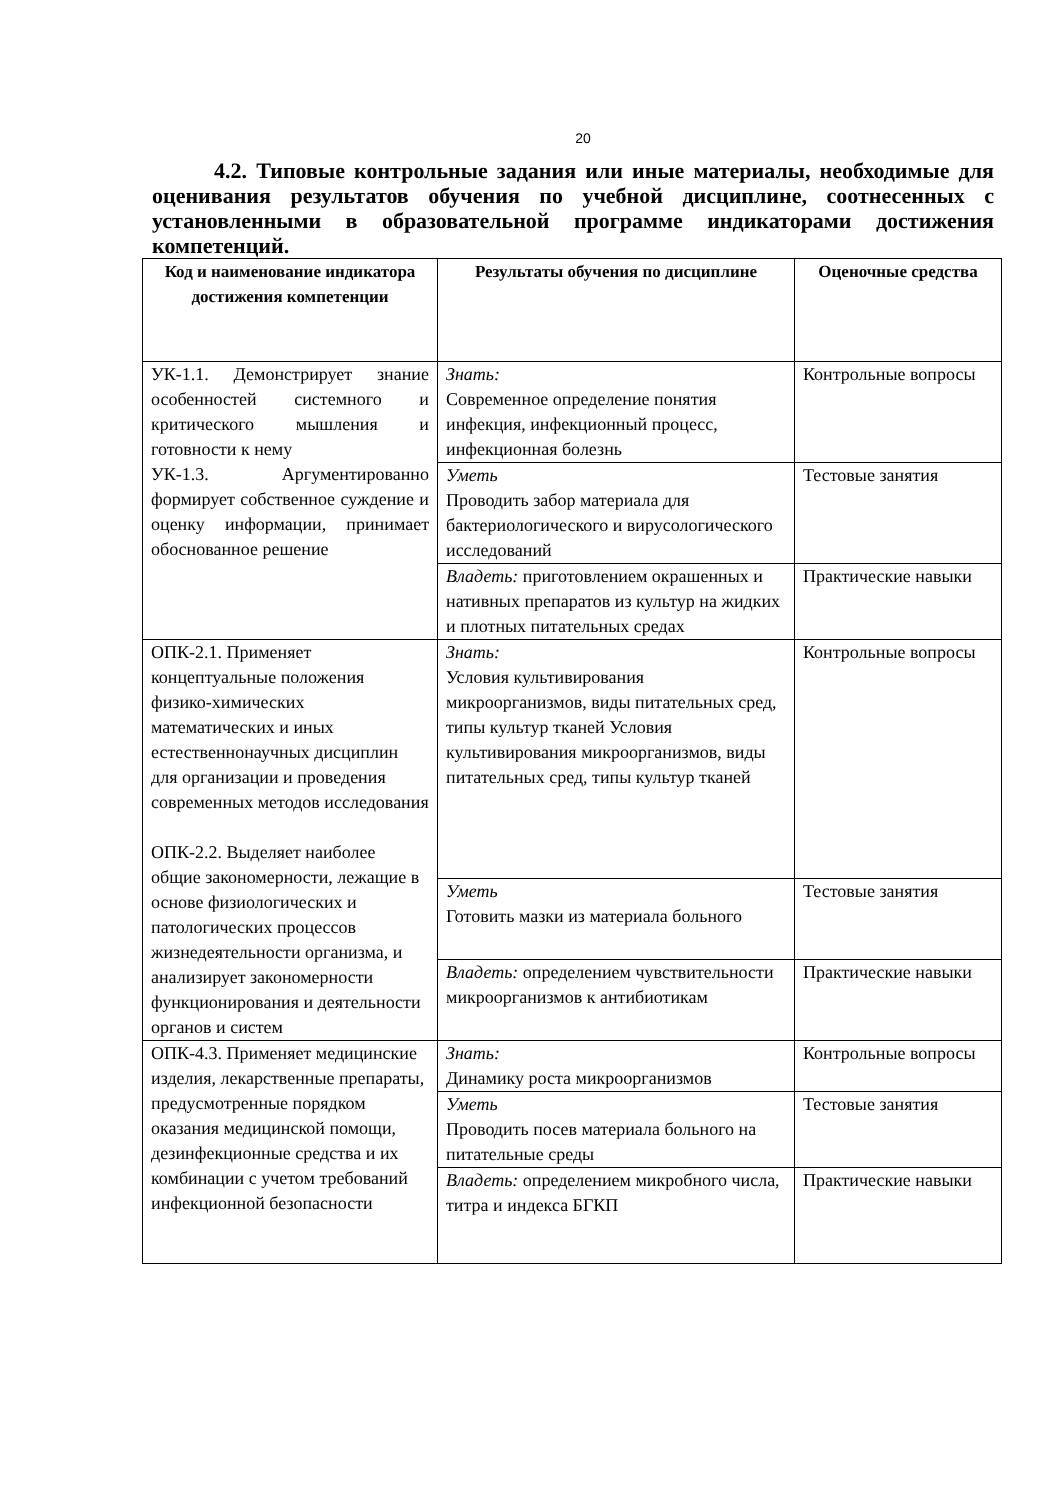20
4.2. Типовые контрольные задания или иные материалы, необходимые для оценивания результатов обучения по учебной дисциплине, соотнесенных с установленными в образовательной программе индикаторами достижения компетенций.
| Код и наименование индикатора достижения компетенции | Результаты обучения по дисциплине | Оценочные средства |
| --- | --- | --- |
| УК-1.1. Демонстрирует знание особенностей системного и критического мышления и готовности к нему УК-1.3. Аргументированно формирует собственное суждение и оценку информации, принимает обоснованное решение | Знать: Современное определение понятия инфекция, инфекционный процесс, инфекционная болезнь | Контрольные вопросы |
| | Уметь Проводить забор материала для бактериологического и вирусологического исследований | Тестовые занятия |
| | Владеть: приготовлением окрашенных и нативных препаратов из культур на жидких и плотных питательных средах | Практические навыки |
| ОПК-2.1. Применяет концептуальные положения физико-химических математических и иных естественнонаучных дисциплин для организации и проведения современных методов исследования ОПК-2.2. Выделяет наиболее общие закономерности, лежащие в основе физиологических и патологических процессов жизнедеятельности организма, и анализирует закономерности функционирования и деятельности органов и систем | Знать: Условия культивирования микроорганизмов, виды питательных сред, типы культур тканей Условия культивирования микроорганизмов, виды питательных сред, типы культур тканей | Контрольные вопросы |
| | Уметь Готовить мазки из материала больного | Тестовые занятия |
| | Владеть: определением чувствительности микроорганизмов к антибиотикам | Практические навыки |
| ОПК-4.3. Применяет медицинские изделия, лекарственные препараты, предусмотренные порядком оказания медицинской помощи, дезинфекционные средства и их комбинации с учетом требований инфекционной безопасности | Знать: Динамику роста микроорганизмов | Контрольные вопросы |
| | Уметь Проводить посев материала больного на питательные среды | Тестовые занятия |
| | Владеть: определением микробного числа, титра и индекса БГКП | Практические навыки |